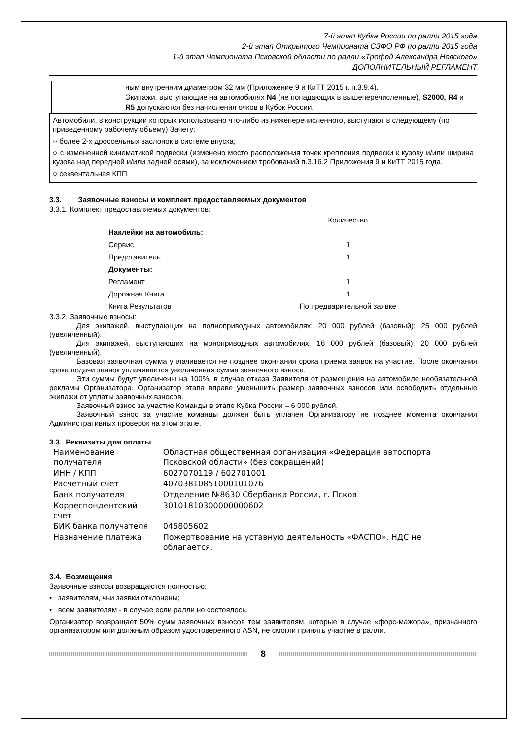7-й этап Кубка России по ралли 2015 года
2-й этап Открытого Чемпионата СЗФО РФ по ралли 2015 года
1-й этап Чемпионата Псковской области по ралли «Трофей Александра Невского»
ДОПОЛНИТЕЛЬНЫЙ РЕГЛАМЕНТ
| | ным внутренним диаметром 32 мм (Приложение 9 и КиТТ 2015 г. п.3.9.4). Экипажи, выступающие на автомобилях N4 (не попадающих в вышеперечисленные), S2000, R4 и R5 допускаются без начисления очков в Кубок России. |
Автомобили, в конструкции которых использовано что-либо из нижеперечисленного, выступают в следующему (по приведенному рабочему объему) Зачету:
○ более 2-х дроссельных заслонок в системе впуска;
○ с измененной кинематикой подвески (изменено место расположения точек крепления подвески к кузову и/или ширина кузова над передней и/или задней осями), за исключением требований п.3.16.2 Приложения 9 и КиТТ 2015 года.
○ секвентальная КПП
3.3. Заявочные взносы и комплект предоставляемых документов
3.3.1. Комплект предоставляемых документов:
| | Количество |
| Наклейки на автомобиль: | |
| Сервис | 1 |
| Представитель | 1 |
| Документы: | |
| Регламент | 1 |
| Дорожная Книга | 1 |
| Книга Результатов | По предварительной заявке |
3.3.2. Заявочные взносы:
Для экипажей, выступающих на полноприводных автомобилях: 20 000 рублей (базовый); 25 000 рублей (увеличенный).
Для экипажей, выступающих на моноприводных автомобилях: 16 000 рублей (базовый); 20 000 рублей (увеличенный).
Базовая заявочная сумма уплачивается не позднее окончания срока приема заявок на участие. После окончания срока подачи заявок уплачивается увеличенная сумма заявочного взноса.
Эти суммы будут увеличены на 100%, в случае отказа Заявителя от размещения на автомобиле необязательной рекламы Организатора. Организатор этапа вправе уменьшить размер заявочных взносов или освободить отдельные экипажи от уплаты заявочных взносов.
Заявочный взнос за участие Команды в этапе Кубка России – 6 000 рублей.
Заявочный взнос за участие команды должен быть уплачен Организатору не позднее момента окончания Административных проверок на этом этапе.
3.3. Реквизиты для оплаты
| Наименование получателя | Областная общественная организация «Федерация автоспорта Псковской области» (без сокращений) |
| ИНН / КПП | 6027070119 / 602701001 |
| Расчетный счет | 40703810851000101076 |
| Банк получателя | Отделение №8630 Сбербанка России, г. Псков |
| Корреспондентский счет | 30101810300000000602 |
| БИК банка получателя | 045805602 |
| Назначение платежа | Пожертвование на уставную деятельность «ФАСПО». НДС не облагается. |
3.4. Возмещения
Заявочные взносы возвращаются полностью:
• заявителям, чьи заявки отклонены;
• всем заявителям - в случае если ралли не состоялось.
Организатор возвращает 50% сумм заявочных взносов тем заявителям, которые в случае «форс-мажора», признанного организатором или должным образом удостоверенного ASN, не смогли принять участие в ралли.
8